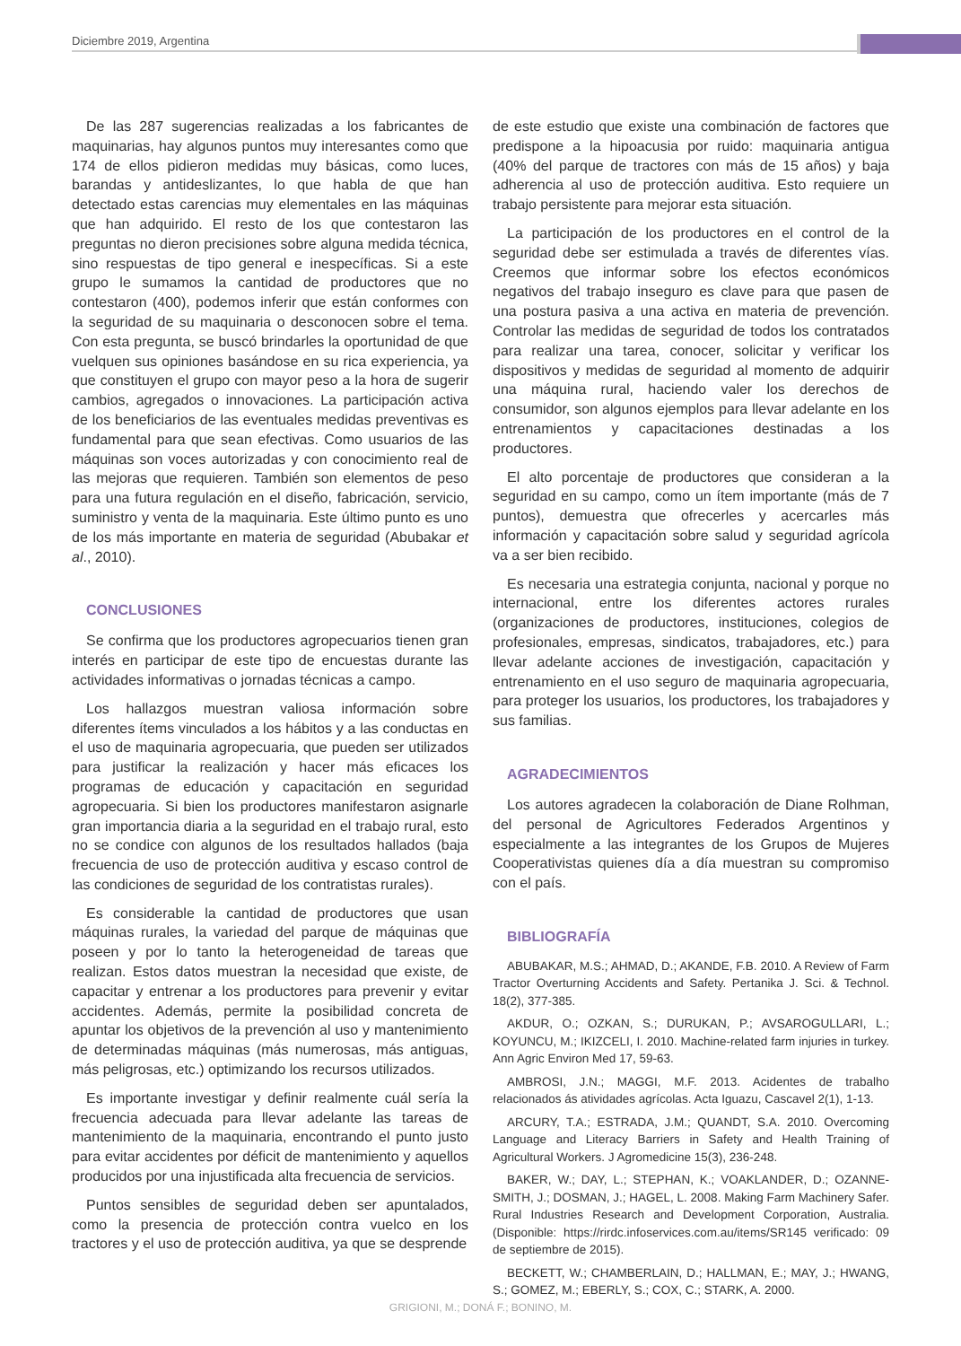Diciembre 2019, Argentina
De las 287 sugerencias realizadas a los fabricantes de maquinarias, hay algunos puntos muy interesantes como que 174 de ellos pidieron medidas muy básicas, como luces, barandas y antideslizantes, lo que habla de que han detectado estas carencias muy elementales en las máquinas que han adquirido. El resto de los que contestaron las preguntas no dieron precisiones sobre alguna medida técnica, sino respuestas de tipo general e inespecíficas. Si a este grupo le sumamos la cantidad de productores que no contestaron (400), podemos inferir que están conformes con la seguridad de su maquinaria o desconocen sobre el tema. Con esta pregunta, se buscó brindarles la oportunidad de que vuelquen sus opiniones basándose en su rica experiencia, ya que constituyen el grupo con mayor peso a la hora de sugerir cambios, agregados o innovaciones. La participación activa de los beneficiarios de las eventuales medidas preventivas es fundamental para que sean efectivas. Como usuarios de las máquinas son voces autorizadas y con conocimiento real de las mejoras que requieren. También son elementos de peso para una futura regulación en el diseño, fabricación, servicio, suministro y venta de la maquinaria. Este último punto es uno de los más importante en materia de seguridad (Abubakar et al., 2010).
CONCLUSIONES
Se confirma que los productores agropecuarios tienen gran interés en participar de este tipo de encuestas durante las actividades informativas o jornadas técnicas a campo.
Los hallazgos muestran valiosa información sobre diferentes ítems vinculados a los hábitos y a las conductas en el uso de maquinaria agropecuaria, que pueden ser utilizados para justificar la realización y hacer más eficaces los programas de educación y capacitación en seguridad agropecuaria. Si bien los productores manifestaron asignarle gran importancia diaria a la seguridad en el trabajo rural, esto no se condice con algunos de los resultados hallados (baja frecuencia de uso de protección auditiva y escaso control de las condiciones de seguridad de los contratistas rurales).
Es considerable la cantidad de productores que usan máquinas rurales, la variedad del parque de máquinas que poseen y por lo tanto la heterogeneidad de tareas que realizan. Estos datos muestran la necesidad que existe, de capacitar y entrenar a los productores para prevenir y evitar accidentes. Además, permite la posibilidad concreta de apuntar los objetivos de la prevención al uso y mantenimiento de determinadas máquinas (más numerosas, más antiguas, más peligrosas, etc.) optimizando los recursos utilizados.
Es importante investigar y definir realmente cuál sería la frecuencia adecuada para llevar adelante las tareas de mantenimiento de la maquinaria, encontrando el punto justo para evitar accidentes por déficit de mantenimiento y aquellos producidos por una injustificada alta frecuencia de servicios.
Puntos sensibles de seguridad deben ser apuntalados, como la presencia de protección contra vuelco en los tractores y el uso de protección auditiva, ya que se desprende
de este estudio que existe una combinación de factores que predispone a la hipoacusia por ruido: maquinaria antigua (40% del parque de tractores con más de 15 años) y baja adherencia al uso de protección auditiva. Esto requiere un trabajo persistente para mejorar esta situación.
La participación de los productores en el control de la seguridad debe ser estimulada a través de diferentes vías. Creemos que informar sobre los efectos económicos negativos del trabajo inseguro es clave para que pasen de una postura pasiva a una activa en materia de prevención. Controlar las medidas de seguridad de todos los contratados para realizar una tarea, conocer, solicitar y verificar los dispositivos y medidas de seguridad al momento de adquirir una máquina rural, haciendo valer los derechos de consumidor, son algunos ejemplos para llevar adelante en los entrenamientos y capacitaciones destinadas a los productores.
El alto porcentaje de productores que consideran a la seguridad en su campo, como un ítem importante (más de 7 puntos), demuestra que ofrecerles y acercarles más información y capacitación sobre salud y seguridad agrícola va a ser bien recibido.
Es necesaria una estrategia conjunta, nacional y porque no internacional, entre los diferentes actores rurales (organizaciones de productores, instituciones, colegios de profesionales, empresas, sindicatos, trabajadores, etc.) para llevar adelante acciones de investigación, capacitación y entrenamiento en el uso seguro de maquinaria agropecuaria, para proteger los usuarios, los productores, los trabajadores y sus familias.
AGRADECIMIENTOS
Los autores agradecen la colaboración de Diane Rolhman, del personal de Agricultores Federados Argentinos y especialmente a las integrantes de los Grupos de Mujeres Cooperativistas quienes día a día muestran su compromiso con el país.
BIBLIOGRAFÍA
ABUBAKAR, M.S.; AHMAD, D.; AKANDE, F.B. 2010. A Review of Farm Tractor Overturning Accidents and Safety. Pertanika J. Sci. & Technol. 18(2), 377-385.
AKDUR, O.; OZKAN, S.; DURUKAN, P.; AVSAROGULLARI, L.; KOYUNCU, M.; IKIZCELI, I. 2010. Machine-related farm injuries in turkey. Ann Agric Environ Med 17, 59-63.
AMBROSI, J.N.; MAGGI, M.F. 2013. Acidentes de trabalho relacionados ás atividades agrícolas. Acta Iguazu, Cascavel 2(1), 1-13.
ARCURY, T.A.; ESTRADA, J.M.; QUANDT, S.A. 2010. Overcoming Language and Literacy Barriers in Safety and Health Training of Agricultural Workers. J Agromedicine 15(3), 236-248.
BAKER, W.; DAY, L.; STEPHAN, K.; VOAKLANDER, D.; OZANNE-SMITH, J.; DOSMAN, J.; HAGEL, L. 2008. Making Farm Machinery Safer. Rural Industries Research and Development Corporation, Australia. (Disponible: https://rirdc.infoservices.com.au/items/SR145 verificado: 09 de septiembre de 2015).
BECKETT, W.; CHAMBERLAIN, D.; HALLMAN, E.; MAY, J.; HWANG, S.; GOMEZ, M.; EBERLY, S.; COX, C.; STARK, A. 2000.
GRIGIONI, M.; DONÁ F.; BONINO, M.